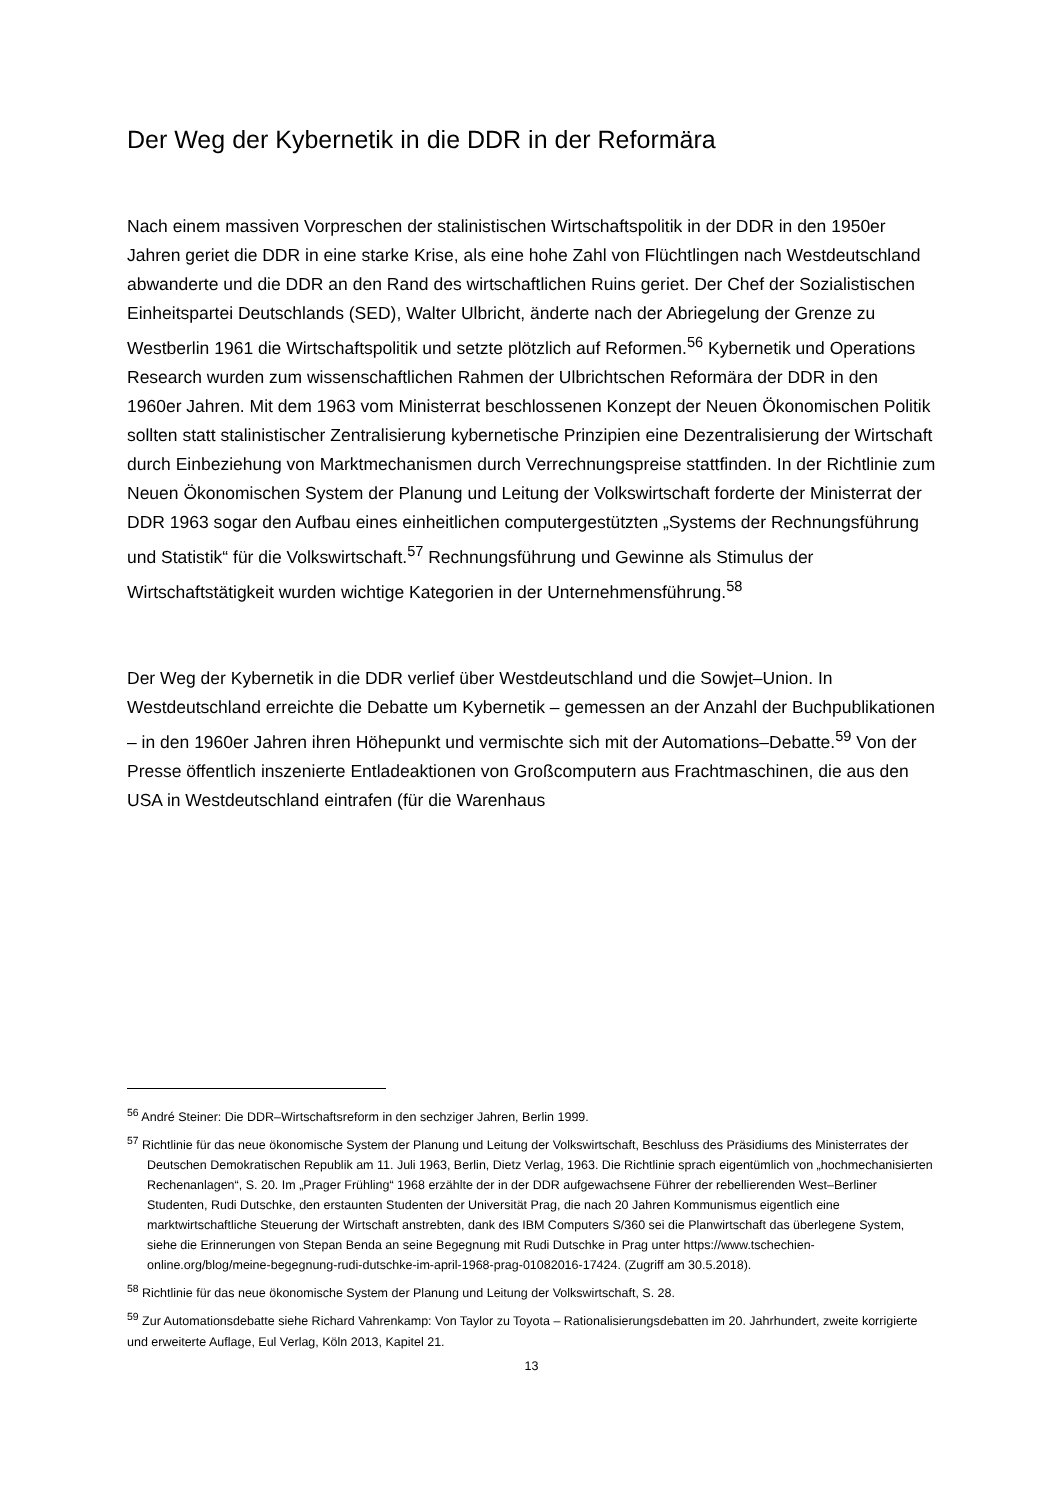Der Weg der Kybernetik in die DDR in der Reformära
Nach einem massiven Vorpreschen der stalinistischen Wirtschaftspolitik in der DDR in den 1950er Jahren geriet die DDR in eine starke Krise, als eine hohe Zahl von Flüchtlingen nach Westdeutschland abwanderte und die DDR an den Rand des wirtschaftlichen Ruins geriet. Der Chef der Sozialistischen Einheitspartei Deutschlands (SED), Walter Ulbricht, änderte nach der Abriegelung der Grenze zu Westberlin 1961 die Wirtschaftspolitik und setzte plötzlich auf Reformen.<sup>56</sup> Kybernetik und Operations Research wurden zum wissenschaftlichen Rahmen der Ulbrichtschen Reformära der DDR in den 1960er Jahren. Mit dem 1963 vom Ministerrat beschlossenen Konzept der Neuen Ökonomischen Politik sollten statt stalinistischer Zentralisierung kybernetische Prinzipien eine Dezentralisierung der Wirtschaft durch Einbeziehung von Marktmechanismen durch Verrechnungspreise stattfinden. In der Richtlinie zum Neuen Ökonomischen System der Planung und Leitung der Volkswirtschaft forderte der Ministerrat der DDR 1963 sogar den Aufbau eines einheitlichen computergestützten „Systems der Rechnungsführung und Statistik“ für die Volkswirtschaft.<sup>57</sup> Rechnungsführung und Gewinne als Stimulus der Wirtschaftstätigkeit wurden wichtige Kategorien in der Unternehmensführung.<sup>58</sup>
Der Weg der Kybernetik in die DDR verlief über Westdeutschland und die Sowjet–Union. In Westdeutschland erreichte die Debatte um Kybernetik – gemessen an der Anzahl der Buchpublikationen – in den 1960er Jahren ihren Höhepunkt und vermischte sich mit der Automations–Debatte.<sup>59</sup> Von der Presse öffentlich inszenierte Entladeaktionen von Großcomputern aus Frachtmaschinen, die aus den USA in Westdeutschland eintrafen (für die Warenhaus
<sup>56</sup> André Steiner: Die DDR–Wirtschaftsreform in den sechziger Jahren, Berlin 1999.
<sup>57</sup> Richtlinie für das neue ökonomische System der Planung und Leitung der Volkswirtschaft, Beschluss des Präsidiums des Ministerrates der Deutschen Demokratischen Republik am 11. Juli 1963, Berlin, Dietz Verlag, 1963. Die Richtlinie sprach eigentümlich von „hochmechanisierten Rechenanlagen“, S. 20. Im „Prager Frühling“ 1968 erzählte der in der DDR aufgewachsene Führer der rebellierenden West–Berliner Studenten, Rudi Dutschke, den erstaunten Studenten der Universität Prag, die nach 20 Jahren Kommunismus eigentlich eine marktwirtschaftliche Steuerung der Wirtschaft anstrebten, dank des IBM Computers S/360 sei die Planwirtschaft das überlegene System, siehe die Erinnerungen von Stepan Benda an seine Begegnung mit Rudi Dutschke in Prag unter https://www.tschechien-online.org/blog/meine-begegnung-rudi-dutschke-im-april-1968-prag-01082016-17424. (Zugriff am 30.5.2018).
<sup>58</sup> Richtlinie für das neue ökonomische System der Planung und Leitung der Volkswirtschaft, S. 28.
<sup>59</sup> Zur Automationsdebatte siehe Richard Vahrenkamp: Von Taylor zu Toyota – Rationalisierungsdebatten im 20. Jahrhundert, zweite korrigierte und erweiterte Auflage, Eul Verlag, Köln 2013, Kapitel 21.
13